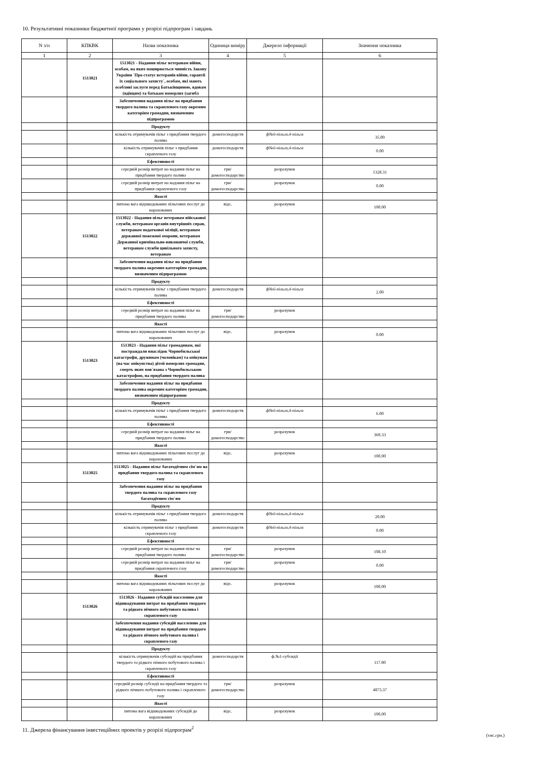10. Результативні показники бюджетної програми у розрізі підпрограм і завдань
| N з/п | КПКВК | Назва показника | Одиниця виміру | Джерело інформації | Значення показника |
| --- | --- | --- | --- | --- | --- |
| 1 | 2 | 3 | 4 | 5 | 6 |
| | 1513021 | 1513021 - Надання пільг ветеранам війни, особам, на яких поширюється чинність Закону України `Про статус ветеранів війни, гарантії їх соціального захисту`, особам, які мають особливі заслуги перед Батьківщиною, вдовам (вдівцям) та батькам померлих (загибл | | | |
| | | Забезпечення надання пільг на придбання твердого палива та скрапленого газу окремим категоріям громадян, визначеним підпрограмою | | | |
| | | Продукту | | | |
| | | кількість отримувачів пільг з придбання твердого палива | домогосподарств | ф№6-пільга,4-пільга | 35.00 |
| | | кількість отримувачів пільг з придбання скрапленого газу | домогосподарств | ф№6-пільга,4-пільга | 0.00 |
| | | Ефективності | | | |
| | | середній розмір витрат на надання пільг на придбання твердого палива | грн/ домогосподарство | розрахунок | 1328.31 |
| | | середній розмір витрат на надання пільг на придбання скрапленого газу | грн/ домогосподарство | розрахунок | 0.00 |
| | | Якості | | | |
| | | питома вага відшкодованих пільгових послуг до нарахованих | відс. | розрахунок | 100.00 |
| | 1513022 | 1513022 - Надання пільг ветеранам військової служби, ветеранам органів внутрішніх справ, ветеранам податкової міліції, ветеранам державної пожежної охорони, ветеранам Державної кримінально-виконавчої служби, ветеранам служби цивільного захисту, ветеранам | | | |
| | | Забезпечення надання пільг на придбання твердого палива окремим категоріям громадян, визначеним підпрограмою | | | |
| | | Продукту | | | |
| | | кількість отримувачів пільг з придбання твердого палива | домогосподарств | ф№6-пільга,4-пільга | 2.00 |
| | | Ефективності | | | |
| | | середній розмір витрат на надання пільг на придбання твердого палива | грн/ домогосподарство | розрахунок | |
| | | Якості | | | |
| | | питома вага відшкодованих пільгових послуг до нарахованих | відс. | розрахунок | 0.00 |
| | 1513023 | 1513023 - Надання пільг громадянам, які постраждали внаслідок Чорнобильської катастрофи, дружинам (чоловікам) та опікунам (на час опікунства) дітей померлих громадян, смерть яких пов`язана з Чорнобильською катастрофою, на придбання твердого палива | | | |
| | | Забезпечення надання пільг на придбання твердого палива окремим категоріям громадян, визначеним підпрограмою | | | |
| | | Продукту | | | |
| | | кількість отримувачів пільг з придбання твердого палива | домогосподарств | ф№6-пільга,4-пільга | 6.00 |
| | | Ефективності | | | |
| | | середній розмір витрат на надання пільг на придбання твердого палива | грн/ домогосподарство | розрахунок | 360.33 |
| | | Якості | | | |
| | | питома вага відшкодованих пільгових послуг до нарахованих | відс. | розрахунок | 100.00 |
| | 1513025 | 1513025 - Надання пільг багатодітним сім`ям на придбання твердого палива та скрапленого газу | | | |
| | | Забезпечення надання пільг на придбання твердого палива та скрапленого газу багатодітним сім`ям | | | |
| | | Продукту | | | |
| | | кількість отримувачів пільг з придбання твердого палива | домогосподарств | ф№6-пільга,4-пільга | 20.00 |
| | | кількість отримувачів пільг з придбання скрапленого газу | домогосподарств | ф№6-пільга,4-пільга | 0.00 |
| | | Ефективності | | | |
| | | середній розмір витрат на надання пільг на придбання твердого палива | грн/ домогосподарство | розрахунок | 108.10 |
| | | середній розмір витрат на надання пільг на придбання скрапленого газу | грн/ домогосподарство | розрахунок | 0.00 |
| | | Якості | | | |
| | | питома вага відшкодованих пільгових послуг до нарахованих | відс. | розрахунок | 100.00 |
| | 1513026 | 1513026 - Надання субсидій населенню для відшкодування витрат на придбання твердого та рідкого пічного побутового палива і скрапленого газу | | | |
| | | Забезпечення надання субсидій населенню для відшкодування витрат на придбання твердого та рідкого пічного побутового палива і скрапленого газу | | | |
| | | Продукту | | | |
| | | кількість отримувачів субсидій на придбання твердого та рідкого пічного побутового палива і скрапленого газу | домогосподарств | ф.№1-субсидії | 117.00 |
| | | Ефективності | | | |
| | | середній розмір субсидії на придбання твердого та рідкого пічного побутового палива і скрапленого газу | грн/ домогосподарство | розрахунок | 4873.37 |
| | | Якості | | | |
| | | питома вага відшкодованих субсидій до нарахованих | відс. | розрахунок | 100.00 |
11. Джерела фінансування інвестиційних проектів у розрізі підпрограм<sup>2</sup>
(тис.грн.)